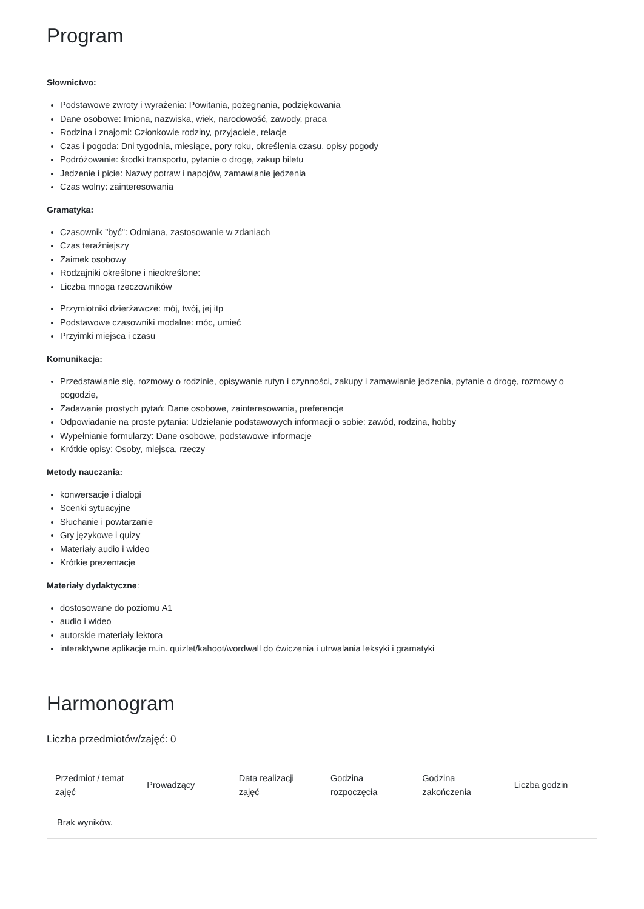Program
Słownictwo:
Podstawowe zwroty i wyrażenia: Powitania, pożegnania, podziękowania
Dane osobowe: Imiona, nazwiska, wiek, narodowość, zawody, praca
Rodzina i znajomi: Członkowie rodziny, przyjaciele, relacje
Czas i pogoda: Dni tygodnia, miesiące, pory roku, określenia czasu, opisy pogody
Podróżowanie: środki transportu, pytanie o drogę, zakup biletu
Jedzenie i picie: Nazwy potraw i napojów, zamawianie jedzenia
Czas wolny: zainteresowania
Gramatyka:
Czasownik "być": Odmiana, zastosowanie w zdaniach
Czas teraźniejszy
Zaimek osobowy
Rodzajniki określone i nieokreślone:
Liczba mnoga rzeczowników
Przymiotniki dzierżawcze: mój, twój, jej itp
Podstawowe czasowniki modalne: móc, umieć
Przyimki miejsca i czasu
Komunikacja:
Przedstawianie się, rozmowy o rodzinie, opisywanie rutyn i czynności, zakupy i zamawianie jedzenia, pytanie o drogę, rozmowy o pogodzie,
Zadawanie prostych pytań: Dane osobowe, zainteresowania, preferencje
Odpowiadanie na proste pytania: Udzielanie podstawowych informacji o sobie: zawód, rodzina, hobby
Wypełnianie formularzy: Dane osobowe, podstawowe informacje
Krótkie opisy: Osoby, miejsca, rzeczy
Metody nauczania:
konwersacje i dialogi
Scenki sytuacyjne
Słuchanie i powtarzanie
Gry językowe i quizy
Materiały audio i wideo
Krótkie prezentacje
Materiały dydaktyczne:
dostosowane do poziomu A1
audio i wideo
autorskie materiały lektora
interaktywne aplikacje m.in. quizlet/kahoot/wordwall do ćwiczenia i utrwalania leksyki i gramatyki
Harmonogram
Liczba przedmiotów/zajęć: 0
| Przedmiot / temat zajęć | Prowadzący | Data realizacji zajęć | Godzina rozpoczęcia | Godzina zakończenia | Liczba godzin |
| --- | --- | --- | --- | --- | --- |
| Brak wyników. | | | | | |